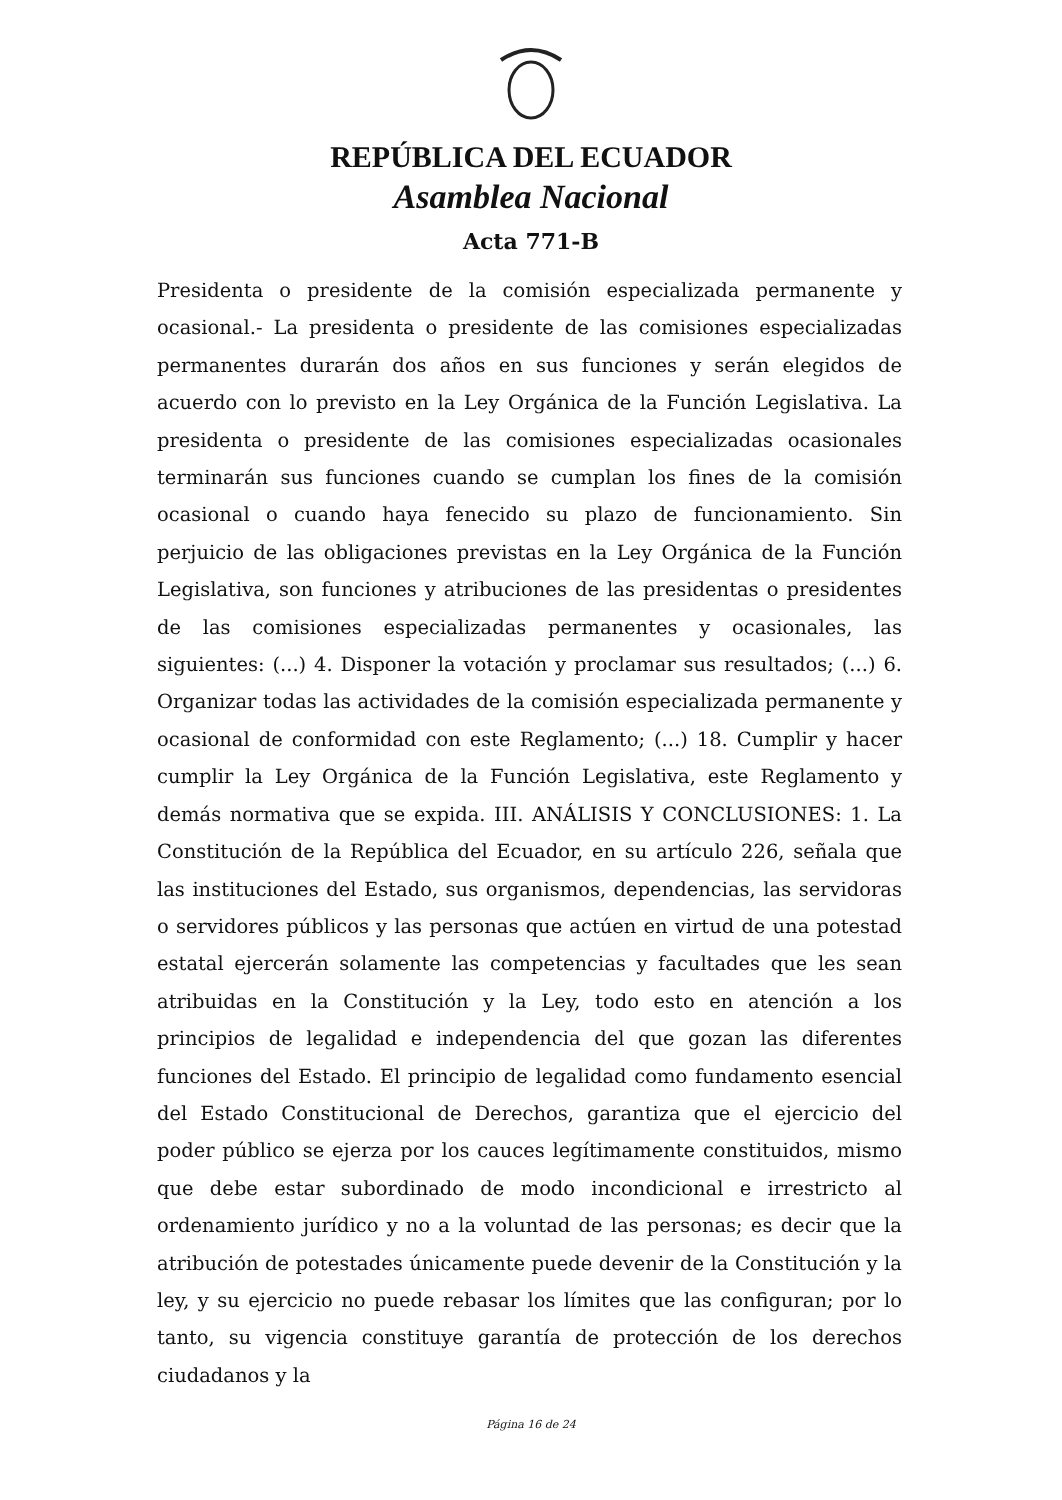REPÚBLICA DEL ECUADOR
Asamblea Nacional
Acta 771-B
Presidenta o presidente de la comisión especializada permanente y ocasional.- La presidenta o presidente de las comisiones especializadas permanentes durarán dos años en sus funciones y serán elegidos de acuerdo con lo previsto en la Ley Orgánica de la Función Legislativa. La presidenta o presidente de las comisiones especializadas ocasionales terminarán sus funciones cuando se cumplan los fines de la comisión ocasional o cuando haya fenecido su plazo de funcionamiento. Sin perjuicio de las obligaciones previstas en la Ley Orgánica de la Función Legislativa, son funciones y atribuciones de las presidentas o presidentes de las comisiones especializadas permanentes y ocasionales, las siguientes: (...) 4. Disponer la votación y proclamar sus resultados; (...) 6. Organizar todas las actividades de la comisión especializada permanente y ocasional de conformidad con este Reglamento; (...) 18. Cumplir y hacer cumplir la Ley Orgánica de la Función Legislativa, este Reglamento y demás normativa que se expida. III. ANÁLISIS Y CONCLUSIONES: 1. La Constitución de la República del Ecuador, en su artículo 226, señala que las instituciones del Estado, sus organismos, dependencias, las servidoras o servidores públicos y las personas que actúen en virtud de una potestad estatal ejercerán solamente las competencias y facultades que les sean atribuidas en la Constitución y la Ley, todo esto en atención a los principios de legalidad e independencia del que gozan las diferentes funciones del Estado. El principio de legalidad como fundamento esencial del Estado Constitucional de Derechos, garantiza que el ejercicio del poder público se ejerza por los cauces legítimamente constituidos, mismo que debe estar subordinado de modo incondicional e irrestricto al ordenamiento jurídico y no a la voluntad de las personas; es decir que la atribución de potestades únicamente puede devenir de la Constitución y la ley, y su ejercicio no puede rebasar los límites que las configuran; por lo tanto, su vigencia constituye garantía de protección de los derechos ciudadanos y la
Página 16 de 24